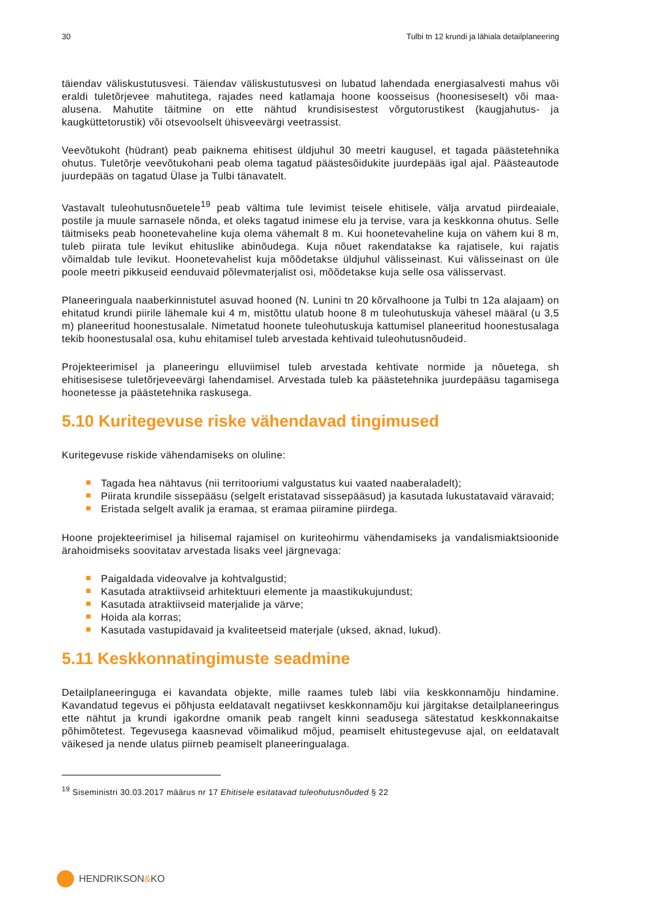30 Tulbi tn 12 krundi ja lähiala detailplaneering
täiendav väliskustutusvesi. Täiendav väliskustutusvesi on lubatud lahendada energiasalvesti mahus või eraldi tuletõrjevee mahutitega, rajades need katlamaja hoone koosseisus (hoonesiseselt) või maa-alusena. Mahutite täitmine on ette nähtud krundisisestest võrgutorustikest (kaugjahutus- ja kaugküttetorustik) või otsevoolselt ühisveevärgi veetrassist.
Veevõtukoht (hüdrant) peab paiknema ehitisest üldjuhul 30 meetri kaugusel, et tagada päästetehnika ohutus. Tuletõrje veevõtukohani peab olema tagatud päästesõidukite juurdepääs igal ajal. Päästeautode juurdepääs on tagatud Ülase ja Tulbi tänavatelt.
Vastavalt tuleohutusnõuetele<sup>19</sup> peab vältima tule levimist teisele ehitisele, välja arvatud piirdeaiale, postile ja muule sarnasele nõnda, et oleks tagatud inimese elu ja tervise, vara ja keskkonna ohutus. Selle täitmiseks peab hoonetevaheline kuja olema vähemalt 8 m. Kui hoonetevaheline kuja on vähem kui 8 m, tuleb piirata tule levikut ehituslike abinõudega. Kuja nõuet rakendatakse ka rajatisele, kui rajatis võimaldab tule levikut. Hoonetevahelist kuja mõõdetakse üldjuhul välisseinast. Kui välisseinast on üle poole meetri pikkuseid eenduvaid põlevmaterjalist osi, mõõdetakse kuja selle osa välisservast.
Planeeringuala naaberkinnistutel asuvad hooned (N. Lunini tn 20 kõrvalhoone ja Tulbi tn 12a alajaam) on ehitatud krundi piirile lähemale kui 4 m, mistõttu ulatub hoone 8 m tuleohutuskuja vähesel määral (u 3,5 m) planeeritud hoonestusalale. Nimetatud hoonete tuleohutuskuja kattumisel planeeritud hoonestusalaga tekib hoonestusalal osa, kuhu ehitamisel tuleb arvestada kehtivaid tuleohutusnõudeid.
Projekteerimisel ja planeeringu elluviimisel tuleb arvestada kehtivate normide ja nõuetega, sh ehitisesisese tuletõrjeveevärgi lahendamisel. Arvestada tuleb ka päästetehnika juurdepääsu tagamisega hoonetesse ja päästetehnika raskusega.
5.10 Kuritegevuse riske vähendavad tingimused
Kuritegevuse riskide vähendamiseks on oluline:
Tagada hea nähtavus (nii territooriumi valgustatus kui vaated naaberaladelt);
Piirata krundile sissepääsu (selgelt eristatavad sissepääsud) ja kasutada lukustatavaid väravaid;
Eristada selgelt avalik ja eramaa, st eramaa piiramine piirdega.
Hoone projekteerimisel ja hilisemal rajamisel on kuriteohirmu vähendamiseks ja vandalismiaktsioonide ärahoidmiseks soovitatav arvestada lisaks veel järgnevaga:
Paigaldada videovalve ja kohtvalgustid;
Kasutada atraktiivseid arhitektuuri elemente ja maastikukujundust;
Kasutada atraktiivseid materjalide ja värve;
Hoida ala korras;
Kasutada vastupidavaid ja kvaliteetseid materjale (uksed, aknad, lukud).
5.11 Keskkonnatingimuste seadmine
Detailplaneeringuga ei kavandata objekte, mille raames tuleb läbi viia keskkonnamõju hindamine. Kavandatud tegevus ei põhjusta eeldatavalt negatiivset keskkonnamõju kui järgitakse detailplaneeringus ette nähtut ja krundi igakordne omanik peab rangelt kinni seadusega sätestatud keskkonnakaitse põhimõtetest. Tegevusega kaasnevad võimalikud mõjud, peamiselt ehitustegevuse ajal, on eeldatavalt väikesed ja nende ulatus piirneb peamiselt planeeringualaga.
<sup>19</sup> Siseministri 30.03.2017 määrus nr 17 Ehitisele esitatavad tuleohutusnõuded § 22
HENDRIKSON & KO